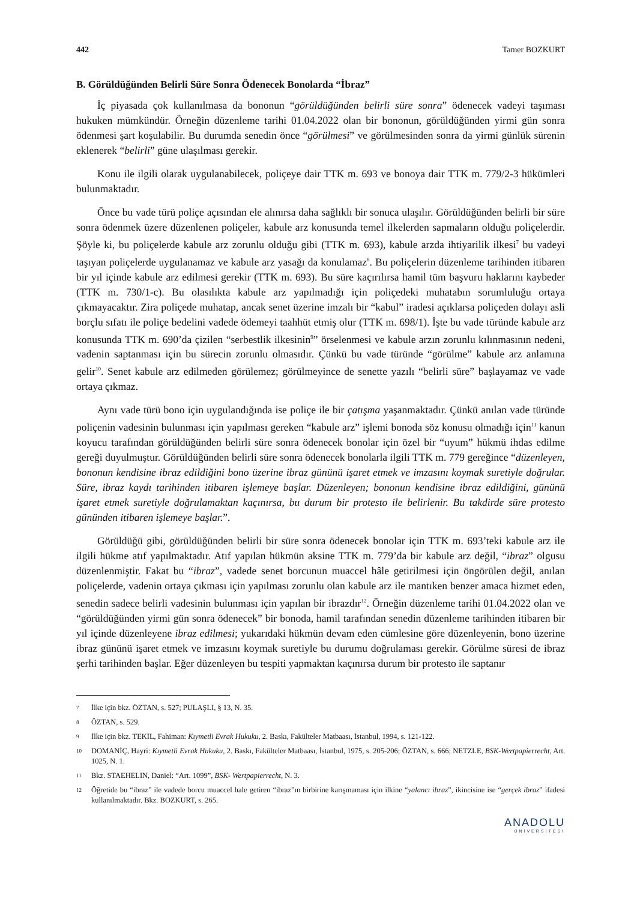442 Tamer BOZKURT
B. Görüldüğünden Belirli Süre Sonra Ödenecek Bonolarda “İbraz”
İç piyasada çok kullanılmasa da bononun “görüldüğünden belirli süre sonra” ödenecek vadeyi taşıması hukuken mümkündür. Örneğin düzenleme tarihi 01.04.2022 olan bir bononun, görüldüğünden yirmi gün sonra ödenmesi şart koşulabilir. Bu durumda senedin önce “görülmesi” ve görülmesinden sonra da yirmi günlük sürenin eklenerek “belirli” güne ulaşılması gerekir.
Konu ile ilgili olarak uygulanabilecek, poliçeye dair TTK m. 693 ve bonoya dair TTK m. 779/2-3 hükümleri bulunmaktadır.
Önce bu vade türü poliçe açısından ele alınırsa daha sağlıklı bir sonuca ulaşılır. Görüldüğünden belirli bir süre sonra ödenmek üzere düzenlenen poliçeler, kabule arz konusunda temel ilkelerden sapmaların olduğu poliçelerdir. Şöyle ki, bu poliçelerde kabule arz zorunlu olduğu gibi (TTK m. 693), kabule arzda ihtiyarilik ilkesi<sup>7</sup> bu vadeyi taşıyan poliçelerde uygulanamaz ve kabule arz yasağı da konulamaz<sup>8</sup>. Bu poliçelerin düzenleme tarihinden itibaren bir yıl içinde kabule arz edilmesi gerekir (TTK m. 693). Bu süre kaçırılırsa hamil tüm başvuru haklarını kaybeder (TTK m. 730/1-c). Bu olasılıkta kabule arz yapılmadığı için poliçedeki muhatabın sorumluluğu ortaya çıkmayacaktır. Zira poliçede muhatap, ancak senet üzerine imzalı bir “kabul” iradesi açıklarsa poliçeden dolayı asli borçlu sıfatı ile poliçe bedelini vadede ödemeyi taahhüt etmiş olur (TTK m. 698/1). İşte bu vade türünde kabule arz konusunda TTK m. 690’da çizilen “serbestlik ilkesinin<sup>9</sup>” örselenmesi ve kabule arzın zorunlu kılınmasının nedeni, vadenin saptanması için bu sürecin zorunlu olmasıdır. Çünkü bu vade türünde “görülme” kabule arz anlamına gelir<sup>10</sup>. Senet kabule arz edilmeden görülemez; görülmeyince de senette yazılı “belirli süre” başlayamaz ve vade ortaya çıkmaz.
Aynı vade türü bono için uygulandığında ise poliçe ile bir çatışma yaşanmaktadır. Çünkü anılan vade türünde poliçenin vadesinin bulunması için yapılması gereken “kabule arz” işlemi bonoda söz konusu olmadığı için<sup>11</sup> kanun koyucu tarafından görüldüğünden belirli süre sonra ödenecek bonolar için özel bir “uyum” hükmü ihdas edilme gereği duyulmuştur. Görüldüğünden belirli süre sonra ödenecek bonolarla ilgili TTK m. 779 gereğince “düzenleyen, bononun kendisine ibraz edildiğini bono üzerine ibraz gününü işaret etmek ve imzasını koymak suretiyle doğrular. Süre, ibraz kaydı tarihinden itibaren işlemeye başlar. Düzenleyen; bononun kendisine ibraz edildiğini, gününü işaret etmek suretiyle doğrulamaktan kaçınırsa, bu durum bir protesto ile belirlenir. Bu takdirde süre protesto gününden itibaren işlemeye başlar.”.
Görüldüğü gibi, görüldüğünden belirli bir süre sonra ödenecek bonolar için TTK m. 693’teki kabule arz ile ilgili hükme atıf yapılmaktadır. Atıf yapılan hükmün aksine TTK m. 779’da bir kabule arz değil, “ibraz” olgusu düzenlenmiştir. Fakat bu “ibraz”, vadede senet borcunun muaccel hâle getirilmesi için öngörülen değil, anılan poliçelerde, vadenin ortaya çıkması için yapılması zorunlu olan kabule arz ile mantıken benzer amaca hizmet eden, senedin sadece belirli vadesinin bulunması için yapılan bir ibrazdır<sup>12</sup>. Örneğin düzenleme tarihi 01.04.2022 olan ve “görüldüğünden yirmi gün sonra ödenecek” bir bonoda, hamil tarafından senedin düzenleme tarihinden itibaren bir yıl içinde düzenleyene ibraz edilmesi; yukarıdaki hükmün devam eden cümlesine göre düzenleyenin, bono üzerine ibraz gününü işaret etmek ve imzasını koymak suretiyle bu durumu doğrulaması gerekir. Görülme süresi de ibraz şerhi tarihinden başlar. Eğer düzenleyen bu tespiti yapmaktan kaçınırsa durum bir protesto ile saptanır
7 İlke için bkz. ÖZTAN, s. 527; PULAŞLI, § 13, N. 35.
8 ÖZTAN, s. 529.
9 İlke için bkz. TEKİL, Fahiman: Kıymetli Evrak Hukuku, 2. Baskı, Fakülteler Matbaası, İstanbul, 1994, s. 121-122.
10 DOMANİÇ, Hayri: Kıymetli Evrak Hukuku, 2. Baskı, Fakülteler Matbaası, İstanbul, 1975, s. 205-206; ÖZTAN, s. 666; NETZLE, BSK-Wertpapierrecht, Art. 1025, N. 1.
11 Bkz. STAEHELIN, Daniel: “Art. 1099”, BSK- Wertpapierrecht, N. 3.
12 Öğretide bu “ibraz” ile vadede borcu muaccel hale getiren “ibraz”ın birbirine karışmaması için ilkine “yalancı ibraz”, ikincisine ise “gerçek ibraz” ifadesi kullanılmaktadır. Bkz. BOZKURT, s. 265.
ANADOLU
ÜNİVERSİTESİ